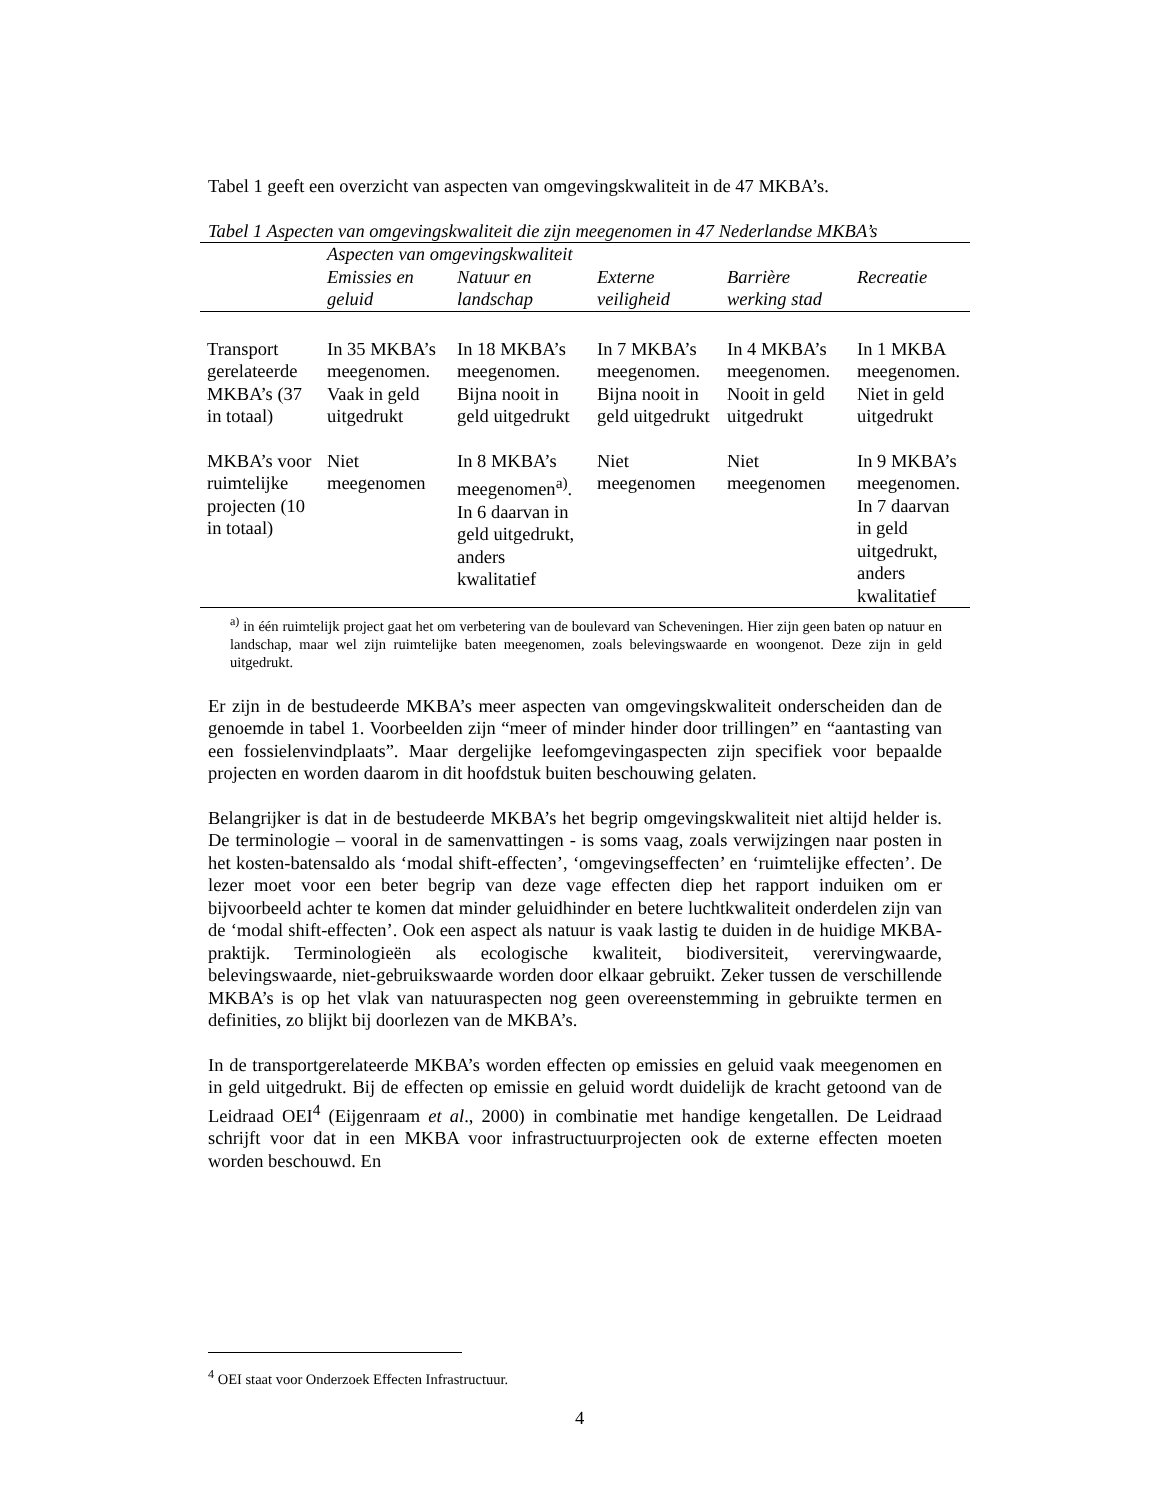Tabel 1 geeft een overzicht van aspecten van omgevingskwaliteit in de 47 MKBA’s.
Tabel 1 Aspecten van omgevingskwaliteit die zijn meegenomen in 47 Nederlandse MKBA’s
| | Aspecten van omgevingskwaliteit | | | | |
| --- | --- | --- | --- | --- | --- |
| | Emissies en geluid | Natuur en landschap | Externe veiligheid | Barrière werking stad | Recreatie |
| Transport gerelateerde MKBA’s (37 in totaal) | In 35 MKBA’s meegenomen. Vaak in geld uitgedrukt | In 18 MKBA’s meegenomen. Bijna nooit in geld uitgedrukt | In 7 MKBA’s meegenomen. Bijna nooit in geld uitgedrukt | In 4 MKBA’s meegenomen. Nooit in geld uitgedrukt | In 1 MKBA meegenomen. Niet in geld uitgedrukt |
| MKBA’s voor ruimte­lijke projec­ten (10 in totaal) | Niet meegenomen | In 8 MKBA’s meegenomen<sup>a)</sup>. In 6 daarvan in geld uitgedrukt, anders kwalitatief | Niet meegenomen | Niet meegenomen | In 9 MKBA’s meegenomen. In 7 daarvan in geld uitgedrukt, anders kwalitatief |
<sup>a)</sup> in één ruimtelijk project gaat het om verbetering van de boulevard van Scheveningen. Hier zijn geen baten op natuur en landschap, maar wel zijn ruimtelijke baten meegenomen, zoals belevingswaarde en woongenot. Deze zijn in geld uitgedrukt.
Er zijn in de bestudeerde MKBA’s meer aspecten van omgevingskwaliteit onderscheiden dan de genoemde in tabel 1. Voorbeelden zijn “meer of minder hinder door trillingen” en “aantasting van een fossielenvindplaats”. Maar dergelijke leefomgevingaspecten zijn specifiek voor bepaalde projecten en worden daarom in dit hoofdstuk buiten beschouwing gelaten.
Belangrijker is dat in de bestudeerde MKBA’s het begrip omgevingskwaliteit niet altijd helder is. De terminologie – vooral in de samenvattingen - is soms vaag, zoals verwijzingen naar posten in het kosten-batensaldo als ‘modal shift-effecten’, ‘omgevingseffecten’ en ‘ruimtelijke effecten’. De lezer moet voor een beter begrip van deze vage effecten diep het rapport induiken om er bijvoorbeeld achter te komen dat minder geluidhinder en betere luchtkwaliteit onderdelen zijn van de ‘modal shift-effecten’. Ook een aspect als natuur is vaak lastig te duiden in de huidige MKBA-praktijk. Terminologieën als ecologische kwaliteit, biodiversiteit, verervingwaarde, belevingswaarde, niet-gebruikswaarde worden door elkaar gebruikt. Zeker tussen de verschillende MKBA’s is op het vlak van natuuraspecten nog geen overeenstemming in gebruikte termen en definities, zo blijkt bij doorlezen van de MKBA’s.
In de transportgerelateerde MKBA’s worden effecten op emissies en geluid vaak meegenomen en in geld uitgedrukt. Bij de effecten op emissie en geluid wordt duidelijk de kracht getoond van de Leidraad OEI<sup>4</sup> (Eijgenraam et al., 2000) in combinatie met handige kengetallen. De Leidraad schrijft voor dat in een MKBA voor infrastructuurprojecten ook de externe effecten moeten worden beschouwd. En
<sup>4</sup> OEI staat voor Onderzoek Effecten Infrastructuur.
4